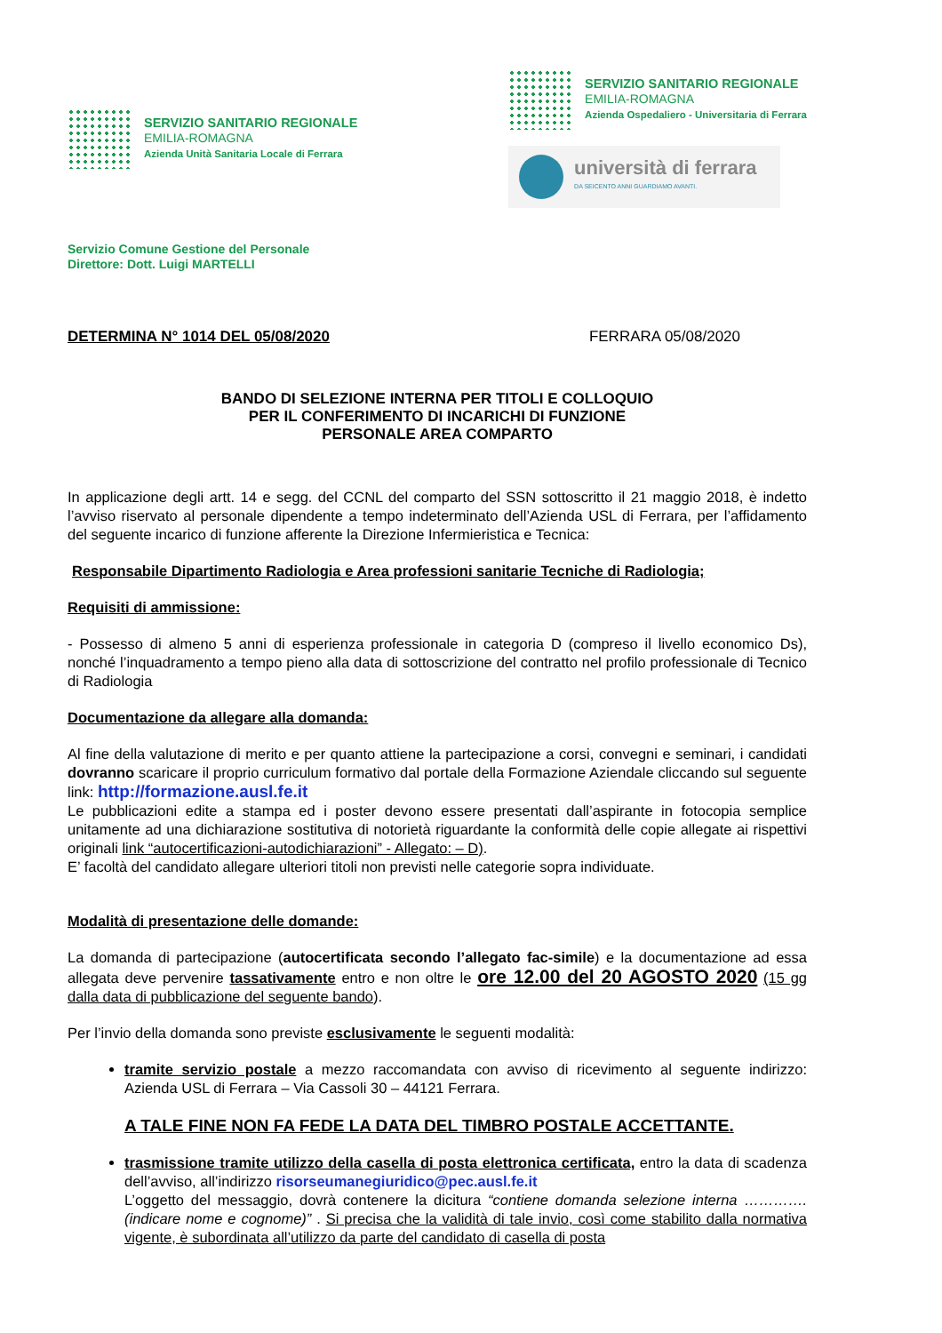SERVIZIO SANITARIO REGIONALE
EMILIA-ROMAGNA
Azienda Unità Sanitaria Locale di Ferrara
SERVIZIO SANITARIO REGIONALE
EMILIA-ROMAGNA
Azienda Ospedaliero - Universitaria di Ferrara
università di ferrara
DA SEICENTO ANNI GUARDIAMO AVANTI.
Servizio Comune Gestione del Personale
Direttore: Dott. Luigi MARTELLI
DETERMINA N° 1014 DEL 05/08/2020 FERRARA 05/08/2020
BANDO DI SELEZIONE INTERNA PER TITOLI E COLLOQUIO
PER IL CONFERIMENTO DI INCARICHI DI FUNZIONE
PERSONALE AREA COMPARTO
In applicazione degli artt. 14 e segg. del CCNL del comparto del SSN sottoscritto il 21 maggio 2018, è indetto l’avviso riservato al personale dipendente a tempo indeterminato dell’Azienda USL di Ferrara, per l’affidamento del seguente incarico di funzione afferente la Direzione Infermieristica e Tecnica:
Responsabile Dipartimento Radiologia e Area professioni sanitarie Tecniche di Radiologia;
Requisiti di ammissione:
- Possesso di almeno 5 anni di esperienza professionale in categoria D (compreso il livello economico Ds), nonché l’inquadramento a tempo pieno alla data di sottoscrizione del contratto nel profilo professionale di Tecnico di Radiologia
Documentazione da allegare alla domanda:
Al fine della valutazione di merito e per quanto attiene la partecipazione a corsi, convegni e seminari, i candidati dovranno scaricare il proprio curriculum formativo dal portale della Formazione Aziendale cliccando sul seguente link: http://formazione.ausl.fe.it
Le pubblicazioni edite a stampa ed i poster devono essere presentati dall’aspirante in fotocopia semplice unitamente ad una dichiarazione sostitutiva di notorietà riguardante la conformità delle copie allegate ai rispettivi originali link “autocertificazioni-autodichiarazioni” - Allegato: – D).
E’ facoltà del candidato allegare ulteriori titoli non previsti nelle categorie sopra individuate.
Modalità di presentazione delle domande:
La domanda di partecipazione (autocertificata secondo l’allegato fac-simile) e la documentazione ad essa allegata deve pervenire tassativamente entro e non oltre le ore 12.00 del 20 AGOSTO 2020 (15 gg dalla data di pubblicazione del seguente bando).
Per l’invio della domanda sono previste esclusivamente le seguenti modalità:
tramite servizio postale a mezzo raccomandata con avviso di ricevimento al seguente indirizzo: Azienda USL di Ferrara – Via Cassoli 30 – 44121 Ferrara.
A TALE FINE NON FA FEDE LA DATA DEL TIMBRO POSTALE ACCETTANTE.
trasmissione tramite utilizzo della casella di posta elettronica certificata, entro la data di scadenza dell’avviso, all’indirizzo risorseumanegiuridico@pec.ausl.fe.it
L’oggetto del messaggio, dovrà contenere la dicitura “contiene domanda selezione interna …………. (indicare nome e cognome)” . Si precisa che la validità di tale invio, così come stabilito dalla normativa vigente, è subordinata all’utilizzo da parte del candidato di casella di posta